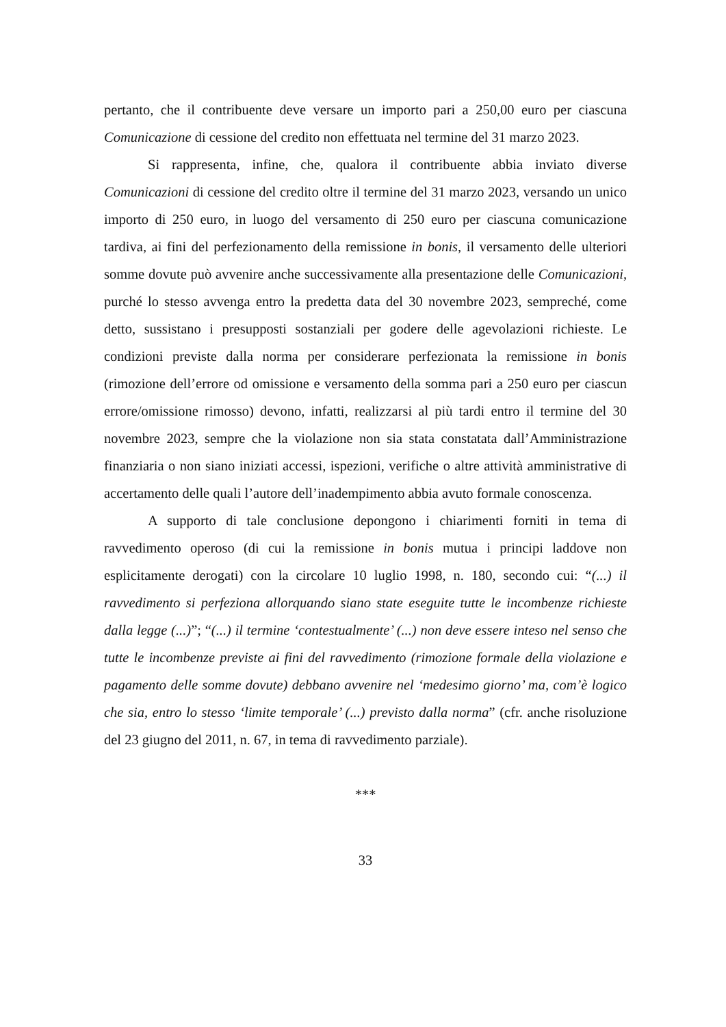pertanto, che il contribuente deve versare un importo pari a 250,00 euro per ciascuna Comunicazione di cessione del credito non effettuata nel termine del 31 marzo 2023.
Si rappresenta, infine, che, qualora il contribuente abbia inviato diverse Comunicazioni di cessione del credito oltre il termine del 31 marzo 2023, versando un unico importo di 250 euro, in luogo del versamento di 250 euro per ciascuna comunicazione tardiva, ai fini del perfezionamento della remissione in bonis, il versamento delle ulteriori somme dovute può avvenire anche successivamente alla presentazione delle Comunicazioni, purché lo stesso avvenga entro la predetta data del 30 novembre 2023, sempreché, come detto, sussistano i presupposti sostanziali per godere delle agevolazioni richieste. Le condizioni previste dalla norma per considerare perfezionata la remissione in bonis (rimozione dell’errore od omissione e versamento della somma pari a 250 euro per ciascun errore/omissione rimosso) devono, infatti, realizzarsi al più tardi entro il termine del 30 novembre 2023, sempre che la violazione non sia stata constatata dall’Amministrazione finanziaria o non siano iniziati accessi, ispezioni, verifiche o altre attività amministrative di accertamento delle quali l’autore dell’inadempimento abbia avuto formale conoscenza.
A supporto di tale conclusione depongono i chiarimenti forniti in tema di ravvedimento operoso (di cui la remissione in bonis mutua i principi laddove non esplicitamente derogati) con la circolare 10 luglio 1998, n. 180, secondo cui: “(...) il ravvedimento si perfeziona allorquando siano state eseguite tutte le incombenze richieste dalla legge (...)”; “(...) il termine ‘contestualmente’ (...) non deve essere inteso nel senso che tutte le incombenze previste ai fini del ravvedimento (rimozione formale della violazione e pagamento delle somme dovute) debbano avvenire nel ‘medesimo giorno’ ma, com’è logico che sia, entro lo stesso ‘limite temporale’ (...) previsto dalla norma” (cfr. anche risoluzione del 23 giugno del 2011, n. 67, in tema di ravvedimento parziale).
***
33